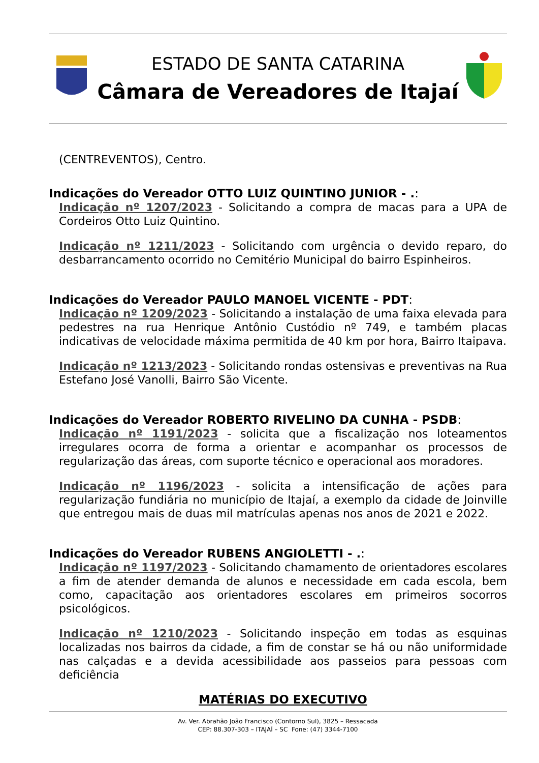ESTADO DE SANTA CATARINA
Câmara de Vereadores de Itajaí
(CENTREVENTOS), Centro.
Indicações do Vereador OTTO LUIZ QUINTINO JUNIOR - .:
Indicação nº 1207/2023 - Solicitando a compra de macas para a UPA de Cordeiros Otto Luiz Quintino.
Indicação nº 1211/2023 - Solicitando com urgência o devido reparo, do desbarrancamento ocorrido no Cemitério Municipal do bairro Espinheiros.
Indicações do Vereador PAULO MANOEL VICENTE - PDT:
Indicação nº 1209/2023 - Solicitando a instalação de uma faixa elevada para pedestres na rua Henrique Antônio Custódio nº 749, e também placas indicativas de velocidade máxima permitida de 40 km por hora, Bairro Itaipava.
Indicação nº 1213/2023 - Solicitando rondas ostensivas e preventivas na Rua Estefano José Vanolli, Bairro São Vicente.
Indicações do Vereador ROBERTO RIVELINO DA CUNHA - PSDB:
Indicação nº 1191/2023 - solicita que a fiscalização nos loteamentos irregulares ocorra de forma a orientar e acompanhar os processos de regularização das áreas, com suporte técnico e operacional aos moradores.
Indicação nº 1196/2023 - solicita a intensificação de ações para regularização fundiária no município de Itajaí, a exemplo da cidade de Joinville que entregou mais de duas mil matrículas apenas nos anos de 2021 e 2022.
Indicações do Vereador RUBENS ANGIOLETTI - .:
Indicação nº 1197/2023 - Solicitando chamamento de orientadores escolares a fim de atender demanda de alunos e necessidade em cada escola, bem como, capacitação aos orientadores escolares em primeiros socorros psicológicos.
Indicação nº 1210/2023 - Solicitando inspeção em todas as esquinas localizadas nos bairros da cidade, a fim de constar se há ou não uniformidade nas calçadas e a devida acessibilidade aos passeios para pessoas com deficiência
MATÉRIAS DO EXECUTIVO
Av. Ver. Abrahão João Francisco (Contorno Sul), 3825 – Ressacada
CEP: 88.307-303 – ITAJAÍ – SC Fone: (47) 3344-7100